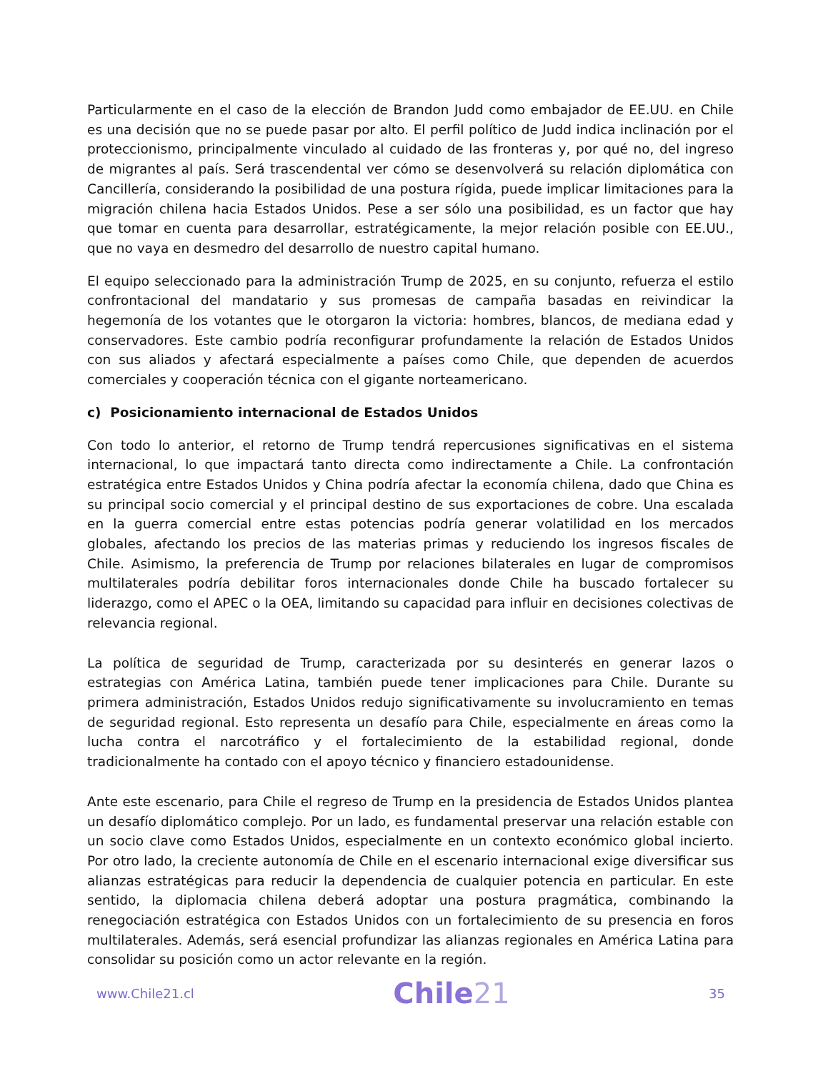Particularmente en el caso de la elección de Brandon Judd como embajador de EE.UU. en Chile es una decisión que no se puede pasar por alto. El perfil político de Judd indica inclinación por el proteccionismo, principalmente vinculado al cuidado de las fronteras y, por qué no, del ingreso de migrantes al país. Será trascendental ver cómo se desenvolverá su relación diplomática con Cancillería, considerando la posibilidad de una postura rígida, puede implicar limitaciones para la migración chilena hacia Estados Unidos. Pese a ser sólo una posibilidad, es un factor que hay que tomar en cuenta para desarrollar, estratégicamente, la mejor relación posible con EE.UU., que no vaya en desmedro del desarrollo de nuestro capital humano.
El equipo seleccionado para la administración Trump de 2025, en su conjunto, refuerza el estilo confrontacional del mandatario y sus promesas de campaña basadas en reivindicar la hegemonía de los votantes que le otorgaron la victoria: hombres, blancos, de mediana edad y conservadores. Este cambio podría reconfigurar profundamente la relación de Estados Unidos con sus aliados y afectará especialmente a países como Chile, que dependen de acuerdos comerciales y cooperación técnica con el gigante norteamericano.
c) Posicionamiento internacional de Estados Unidos
Con todo lo anterior, el retorno de Trump tendrá repercusiones significativas en el sistema internacional, lo que impactará tanto directa como indirectamente a Chile. La confrontación estratégica entre Estados Unidos y China podría afectar la economía chilena, dado que China es su principal socio comercial y el principal destino de sus exportaciones de cobre. Una escalada en la guerra comercial entre estas potencias podría generar volatilidad en los mercados globales, afectando los precios de las materias primas y reduciendo los ingresos fiscales de Chile. Asimismo, la preferencia de Trump por relaciones bilaterales en lugar de compromisos multilaterales podría debilitar foros internacionales donde Chile ha buscado fortalecer su liderazgo, como el APEC o la OEA, limitando su capacidad para influir en decisiones colectivas de relevancia regional.
La política de seguridad de Trump, caracterizada por su desinterés en generar lazos o estrategias con América Latina, también puede tener implicaciones para Chile. Durante su primera administración, Estados Unidos redujo significativamente su involucramiento en temas de seguridad regional. Esto representa un desafío para Chile, especialmente en áreas como la lucha contra el narcotráfico y el fortalecimiento de la estabilidad regional, donde tradicionalmente ha contado con el apoyo técnico y financiero estadounidense.
Ante este escenario, para Chile el regreso de Trump en la presidencia de Estados Unidos plantea un desafío diplomático complejo. Por un lado, es fundamental preservar una relación estable con un socio clave como Estados Unidos, especialmente en un contexto económico global incierto. Por otro lado, la creciente autonomía de Chile en el escenario internacional exige diversificar sus alianzas estratégicas para reducir la dependencia de cualquier potencia en particular. En este sentido, la diplomacia chilena deberá adoptar una postura pragmática, combinando la renegociación estratégica con Estados Unidos con un fortalecimiento de su presencia en foros multilaterales. Además, será esencial profundizar las alianzas regionales en América Latina para consolidar su posición como un actor relevante en la región.
www.Chile21.cl
Chile21
35